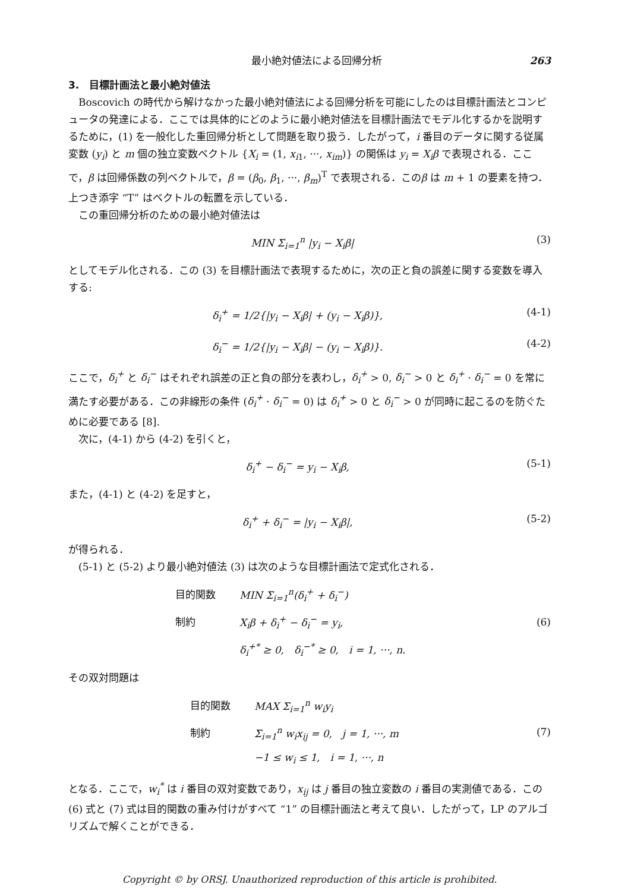最小絶対値法による回帰分析 263
3.　目標計画法と最小絶対値法
Boscovich の時代から解けなかった最小絶対値法による回帰分析を可能にしたのは目標計画法とコンピュータの発達による．ここでは具体的にどのように最小絶対値法を目標計画法でモデル化するかを説明するために，(1) を一般化した重回帰分析として問題を取り扱う．したがって，i 番目のデータに関する従属変数 (y<sub>i</sub>) と m 個の独立変数ベクトル {X<sub>i</sub> = (1, x<sub>i1</sub>, ···, x<sub>im</sub>)} の関係は y<sub>i</sub> = X<sub>i</sub>β で表現される．ここで，β は回帰係数の列ベクトルで，β = (β<sub>0</sub>, β<sub>1</sub>, ···, β<sub>m</sub>)<sup>T</sup> で表現される．このβ は m + 1 の要素を持つ．上つき添字 “T” はベクトルの転置を示している．
この重回帰分析のための最小絶対値法は
MIN Σ<sub>i=1</sub><sup>n</sup> |y<sub>i</sub> − X<sub>i</sub>β| (3)
としてモデル化される．この (3) を目標計画法で表現するために，次の正と負の誤差に関する変数を導入する:
δ<sub>i</sub><sup>+</sup> = 1/2{|y<sub>i</sub> − X<sub>i</sub>β| + (y<sub>i</sub> − X<sub>i</sub>β)}, (4-1)
δ<sub>i</sub><sup>−</sup> = 1/2{|y<sub>i</sub> − X<sub>i</sub>β| − (y<sub>i</sub> − X<sub>i</sub>β)}. (4-2)
ここで，δ<sub>i</sub><sup>+</sup> と δ<sub>i</sub><sup>−</sup> はそれぞれ誤差の正と負の部分を表わし，δ<sub>i</sub><sup>+</sup> > 0, δ<sub>i</sub><sup>−</sup> > 0 と δ<sub>i</sub><sup>+</sup> · δ<sub>i</sub><sup>−</sup> = 0 を常に満たす必要がある．この非線形の条件 (δ<sub>i</sub><sup>+</sup> · δ<sub>i</sub><sup>−</sup> = 0) は δ<sub>i</sub><sup>+</sup> > 0 と δ<sub>i</sub><sup>−</sup> > 0 が同時に起こるのを防ぐために必要である [8].
次に，(4-1) から (4-2) を引くと，
δ<sub>i</sub><sup>+</sup> − δ<sub>i</sub><sup>−</sup> = y<sub>i</sub> − X<sub>i</sub>β, (5-1)
また，(4-1) と (4-2) を足すと，
δ<sub>i</sub><sup>+</sup> + δ<sub>i</sub><sup>−</sup> = |y<sub>i</sub> − X<sub>i</sub>β|, (5-2)
が得られる．
(5-1) と (5-2) より最小絶対値法 (3) は次のような目標計画法で定式化される．
| 目的関数 | MIN Σ<sub>i=1</sub><sup>n</sup>(δ<sub>i</sub><sup>+</sup> + δ<sub>i</sub><sup>−</sup>) |
| 制約 | X<sub>i</sub>β + δ<sub>i</sub><sup>+</sup> − δ<sub>i</sub><sup>−</sup> = y<sub>i</sub>, |
| | δ<sub>i</sub><sup>+*</sup> ≥ 0, δ<sub>i</sub><sup>−*</sup> ≥ 0, i = 1, ···, n. |
(6)
その双対問題は
| 目的関数 | MAX Σ<sub>i=1</sub><sup>n</sup> w<sub>i</sub>y<sub>i</sub> |
| 制約 | Σ<sub>i=1</sub><sup>n</sup> w<sub>i</sub>x<sub>ij</sub> = 0, j = 1, ···, m |
| | −1 ≤ w<sub>i</sub> ≤ 1, i = 1, ···, n |
(7)
となる．ここで，w<sub>i</sub><sup>*</sup> は i 番目の双対変数であり，x<sub>ij</sub> は j 番目の独立変数の i 番目の実測値である．この (6) 式と (7) 式は目的関数の重み付けがすべて “1” の目標計画法と考えて良い．したがって，LP のアルゴリズムで解くことができる．
Copyright © by ORSJ. Unauthorized reproduction of this article is prohibited.